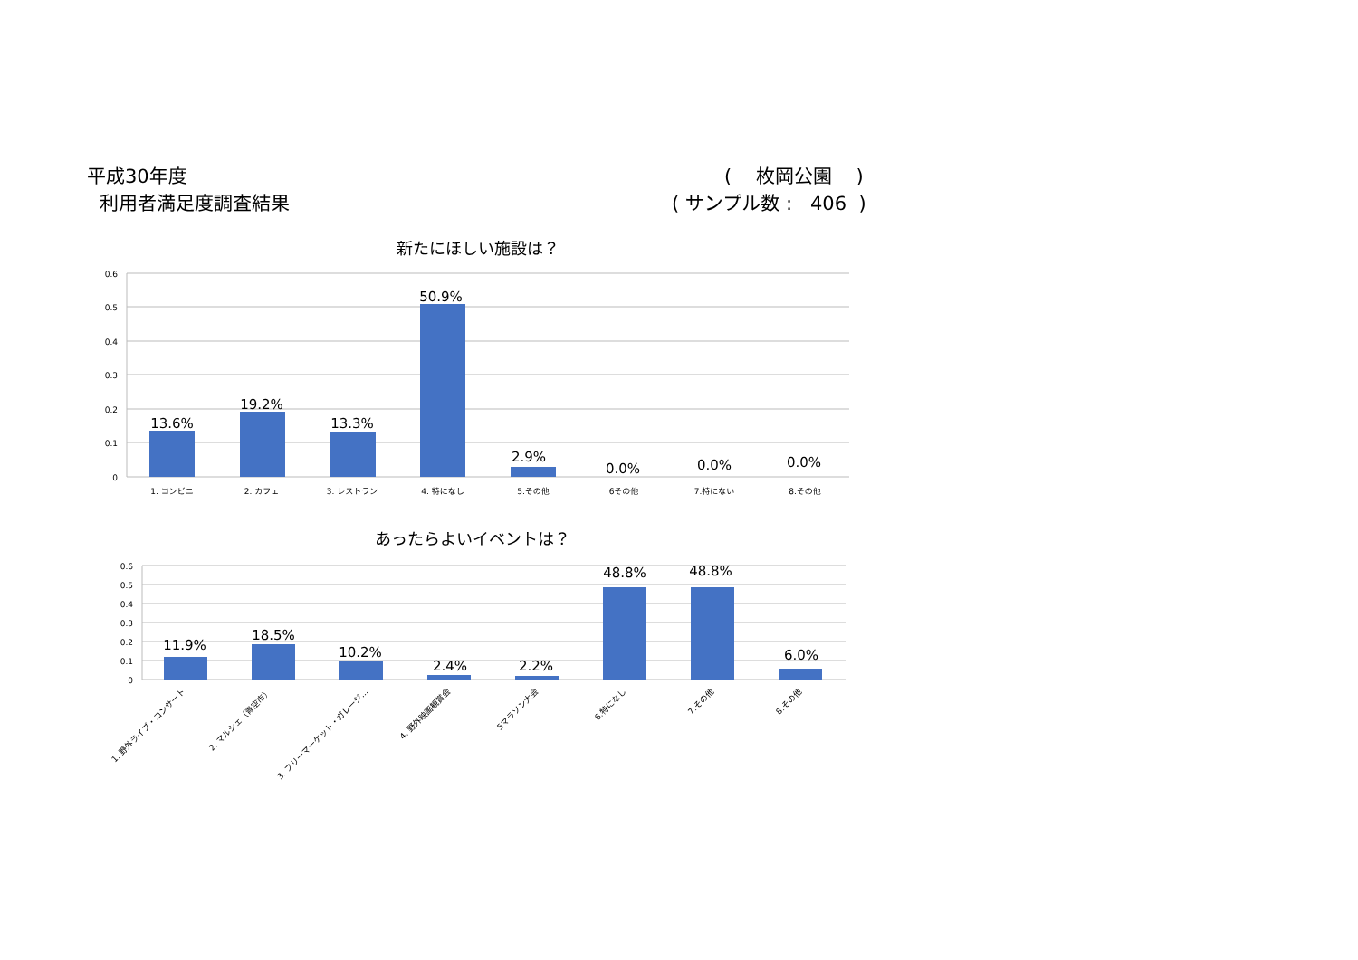平成30年度
利用者満足度調査結果
( 枚岡公園 )
( サンプル数 : 406 )
新たにほしい施設は？
0.6
0.5
0.4
0.3
0.2
0.1
0
13.6%
19.2%
13.3%
50.9%
2.9%
0.0%
0.0%
0.0%
1. コンビニ
2. カフェ
3. レストラン
4. 特になし
5.その他
6その他
7.特にない
8.その他
あったらよいイベントは？
0.6
0.5
0.4
0.3
0.2
0.1
0
11.9%
18.5%
10.2%
2.4%
2.2%
48.8%
48.8%
6.0%
1. 野外ライブ・コンサート
2. マルシェ（青空市）
3. フリーマーケット・ガレージ…
4. 野外映画観賞会
5マラソン大会
6.特になし
7.その他
8.その他